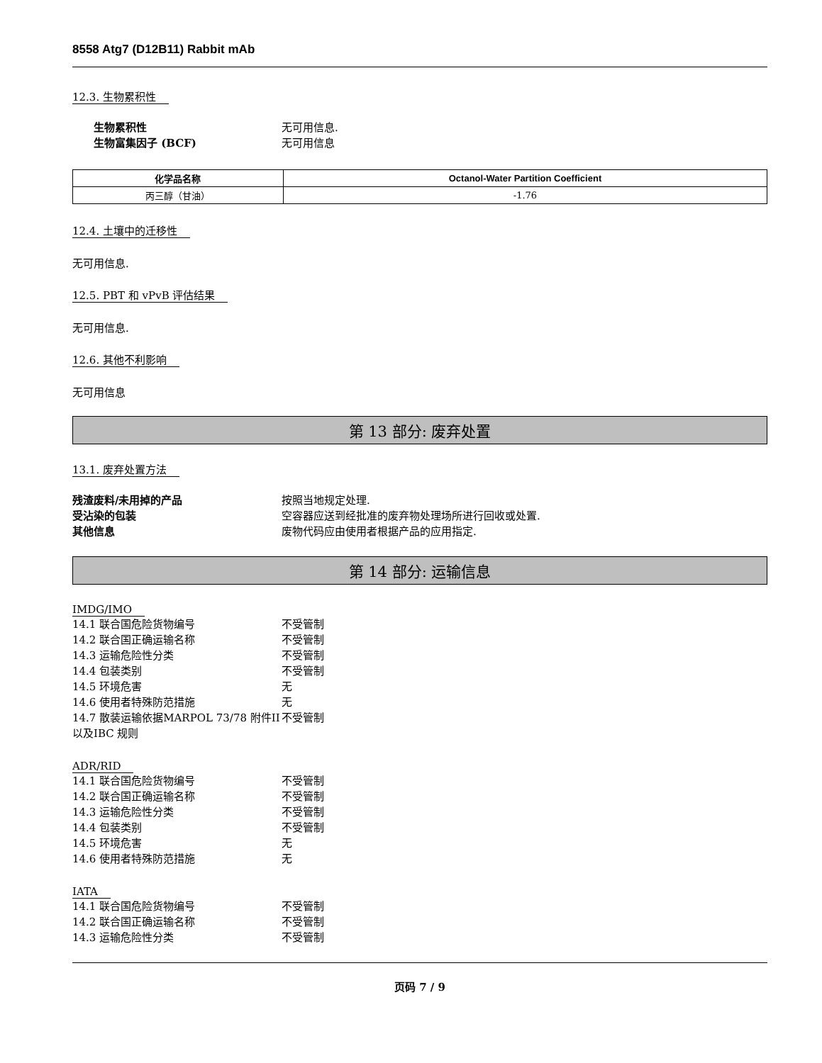8558 Atg7 (D12B11) Rabbit mAb
12.3. 生物累积性
生物累积性 无可用信息.
生物富集因子 (BCF) 无可用信息
| 化学品名称 | Octanol-Water Partition Coefficient |
| --- | --- |
| 丙三醇（甘油） | -1.76 |
12.4. 土壤中的迁移性
无可用信息.
12.5. PBT 和 vPvB 评估结果
无可用信息.
12.6. 其他不利影响
无可用信息
第 13 部分: 废弃处置
13.1. 废弃处置方法
残渣废料/未用掉的产品 按照当地规定处理.
受沾染的包装 空容器应送到经批准的废弃物处理场所进行回收或处置.
其他信息 废物代码应由使用者根据产品的应用指定.
第 14 部分: 运输信息
IMDG/IMO
14.1 联合国危险货物编号 不受管制
14.2 联合国正确运输名称 不受管制
14.3 运输危险性分类 不受管制
14.4 包装类别 不受管制
14.5 环境危害 无
14.6 使用者特殊防范措施 无
14.7 散装运输依据MARPOL 73/78 附件II以及IBC 规则
不受管制
ADR/RID
14.1 联合国危险货物编号 不受管制
14.2 联合国正确运输名称 不受管制
14.3 运输危险性分类 不受管制
14.4 包装类别 不受管制
14.5 环境危害 无
14.6 使用者特殊防范措施 无
IATA
14.1 联合国危险货物编号 不受管制
14.2 联合国正确运输名称 不受管制
14.3 运输危险性分类 不受管制
页码 7 / 9